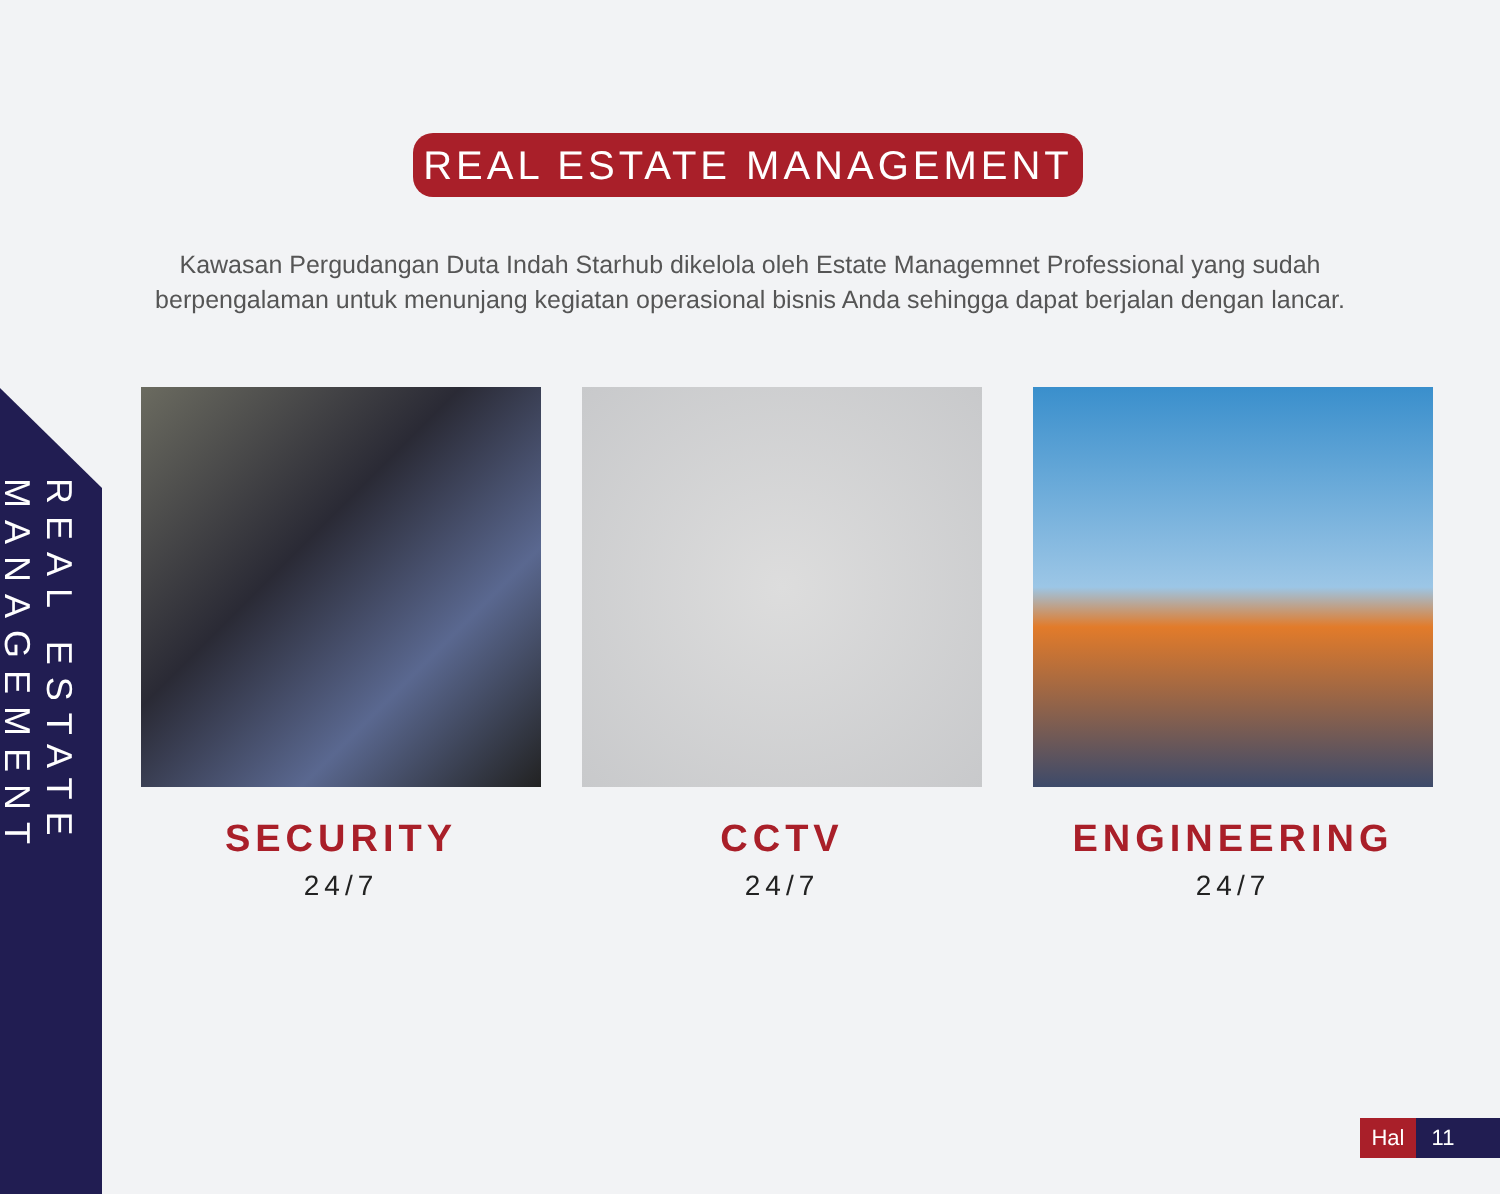REAL ESTATE MANAGEMENT
REAL ESTATE MANAGEMENT
Kawasan Pergudangan Duta Indah Starhub dikelola oleh Estate Managemnet Professional yang sudah berpengalaman untuk menunjang kegiatan operasional bisnis Anda sehingga dapat berjalan dengan lancar.
SECURITY
24/7
CCTV
24/7
ENGINEERING
24/7
Hal 11